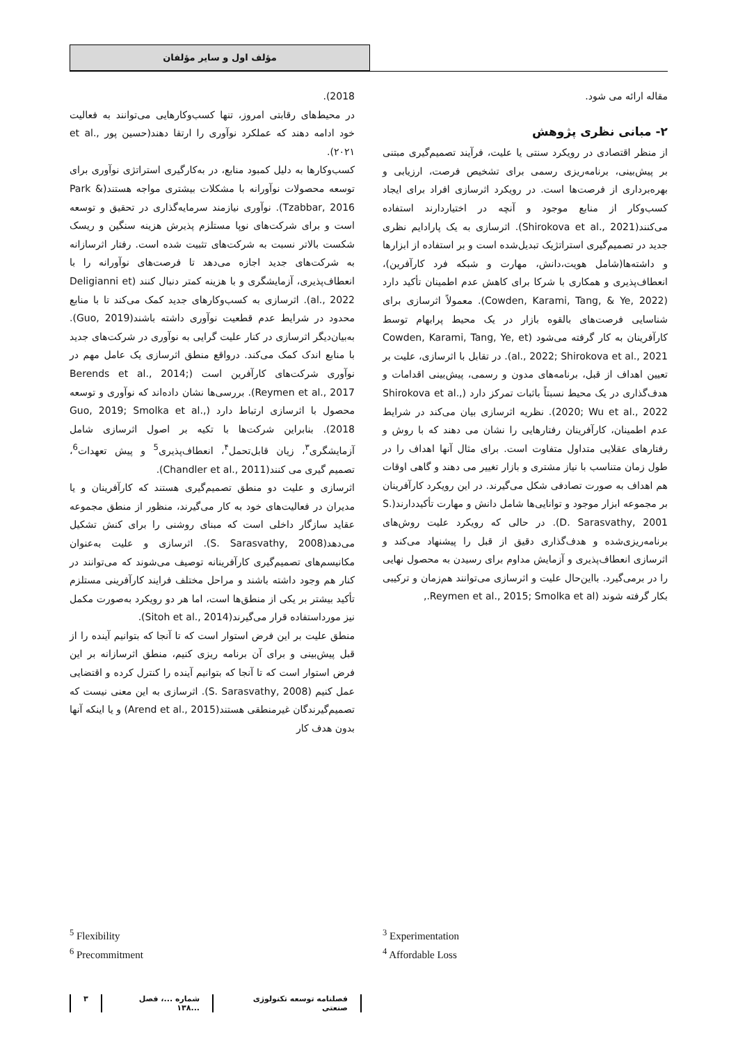مؤلف اول و سایر مؤلفان
مقاله ارائه می شود.
۲- مبانی نظری پژوهش
از منظر اقتصادی در رویکرد سنتی یا علیت، فرآیند تصمیم‌گیری مبتنی بر پیش‌بینی، برنامه‌ریزی رسمی برای تشخیص فرصت، ارزیابی و بهره‌برداری از فرصت‌ها است. در رویکرد اثرسازی افراد برای ایجاد کسب‌وکار از منابع موجود و آنچه در اختیاردارند استفاده می‌کنند(Shirokova et al., 2021). اثرسازی به یک پارادایم نظری جدید در تصمیم‌گیری استراتژیک تبدیل‌شده است و بر استفاده از ابزارها و داشته‌ها(شامل هویت،دانش، مهارت و شبکه فرد کارآفرین)، انعطاف‌پذیری و همکاری با شرکا برای کاهش عدم اطمینان تأکید دارد (Cowden, Karami, Tang, & Ye, 2022). معمولاً اثرسازی برای شناسایی فرصت‌های بالقوه بازار در یک محیط پرابهام توسط کارآفرینان به کار گرفته می‌شود (Cowden, Karami, Tang, Ye, et al., 2022; Shirokova et al., 2021). در تقابل با اثرسازی، علیت بر تعیین اهداف از قبل، برنامه‌های مدون و رسمی، پیش‌بینی اقدامات و هدف‌گذاری در یک محیط نسبتاً باثبات تمرکز دارد (Shirokova et al., 2020; Wu et al., 2022). نظریه اثرسازی بیان می‌کند در شرایط عدم اطمینان، کارآفرینان رفتارهایی را نشان می دهند که با روش و رفتارهای عقلایی متداول متفاوت است. برای مثال آنها اهداف را در طول زمان متناسب با نیاز مشتری و بازار تغییر می دهند و گاهی اوقات هم اهداف به صورت تصادفی شکل می‌گیرند. در این رویکرد کارآفرینان بر مجموعه ابزار موجود و توانایی‌ها شامل دانش و مهارت تأکیددارند(S. D. Sarasvathy, 2001). در حالی که رویکرد علیت روش‌های برنامه‌ریزی‌شده و هدف‌گذاری دقیق از قبل را پیشنهاد می‌کند و اثرسازی انعطاف‌پذیری و آزمایش مداوم برای رسیدن به محصول نهایی را در برمی‌گیرد. بااین‌حال علیت و اثرسازی می‌توانند هم‌زمان و ترکیبی بکار گرفته شوند (Reymen et al., 2015; Smolka et al.,
2018).
در محیط‌های رقابتی امروز، تنها کسب‌وکارهایی می‌توانند به فعالیت خود ادامه دهند که عملکرد نوآوری را ارتقا دهند(حسین پور et al., ۲۰۲۱).
کسب‌وکارها به دلیل کمبود منابع، در به‌کارگیری استراتژی نوآوری برای توسعه محصولات نوآورانه با مشکلات بیشتری مواجه هستند(Park & Tzabbar, 2016). نوآوری نیازمند سرمایه‌گذاری در تحقیق و توسعه است و برای شرکت‌های نوپا مستلزم پذیرش هزینه سنگین و ریسک شکست بالاتر نسبت به شرکت‌های تثبیت شده است. رفتار اثرسازانه به شرکت‌های جدید اجازه می‌دهد تا فرصت‌های نوآورانه را با انعطاف‌پذیری، آزمایشگری و با هزینه کمتر دنبال کنند (Deligianni et al., 2022). اثرسازی به کسب‌وکارهای جدید کمک می‌کند تا با منابع محدود در شرایط عدم قطعیت نوآوری داشته باشند(Guo, 2019). به‌بیان‌دیگر اثرسازی در کنار علیت گرایی به نوآوری در شرکت‌های جدید با منابع اندک کمک می‌کند. درواقع منطق اثرسازی یک عامل مهم در نوآوری شرکت‌های کارآفرین است (Berends et al., 2014; Reymen et al., 2017). بررسی‌ها نشان داده‌اند که نوآوری و توسعه محصول با اثرسازی ارتباط دارد (Guo, 2019; Smolka et al., 2018). بنابراین شرکت‌ها با تکیه بر اصول اثرسازی شامل آزمایشگری<sup>۳</sup>، زیان قابل‌تحمل<sup>۴</sup>، انعطاف‌پذیری<sup>5</sup> و پیش تعهدات<sup>6</sup>، تصمیم گیری می کنند(Chandler et al., 2011).
اثرسازی و علیت دو منطق تصمیم‌گیری هستند که کارآفرینان و یا مدیران در فعالیت‌های خود به کار می‌گیرند، منظور از منطق مجموعه عقاید سازگار داخلی است که مبنای روشنی را برای کنش تشکیل می‌دهد(S. Sarasvathy, 2008). اثرسازی و علیت به‌عنوان مکانیسم‌های تصمیم‌گیری کارآفرینانه توصیف می‌شوند که می‌توانند در کنار هم وجود داشته باشند و مراحل مختلف فرایند کارآفرینی مستلزم تأکید بیشتر بر یکی از منطق‌ها است، اما هر دو رویکرد به‌صورت مکمل نیز مورداستفاده قرار می‌گیرند(Sitoh et al., 2014).
منطق علیت بر این فرض استوار است که تا آنجا که بتوانیم آینده را از قبل پیش‌بینی و برای آن برنامه ریزی کنیم، منطق اثرسازانه بر این فرض استوار است که تا آنجا که بتوانیم آینده را کنترل کرده و اقتضایی عمل کنیم (S. Sarasvathy, 2008). اثرسازی به این معنی نیست که تصمیم‌گیرندگان غیرمنطقی هستند(Arend et al., 2015) و یا اینکه آنها بدون هدف کار
<sup>5</sup> Flexibility
<sup>6</sup> Precommitment
<sup>3</sup> Experimentation
<sup>4</sup> Affordable Loss
فصلنامه توسعه تکنولوژی صنعتی شماره ...، فصل ...۱۳۸ ۳